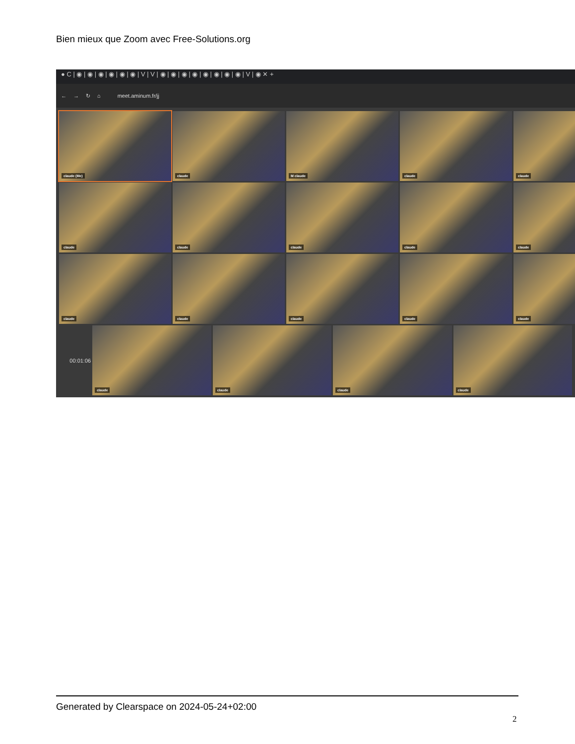Bien mieux que Zoom avec Free-Solutions.org
● C | ◉ | ◉ | ◉ | ◉ | ◉ | ◉ | V | V | ◉ | ◉ | ◉ | ◉ | ◉ | ◉ | ◉ | ◉ | V | ◉ ✕ +
← → ↻ ⌂ meet.aminum.fr/jj
claude (Me)
claude
M claude
claude
claude
claude
claude
claude
claude
claude
claude
claude
claude
claude
claude
00:01:06
claude
claude
claude
claude
Generated by Clearspace on 2024-05-24+02:00
2